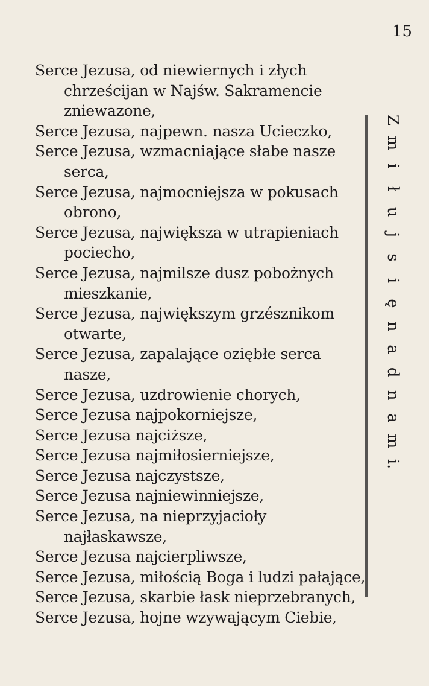15
Serce Jezusa, od niewiernych i złych chrześcijan w Najśw. Sakramencie zniewazone,
Serce Jezusa, najpewn. nasza Ucieczko,
Serce Jezusa, wzmacniające słabe nasze serca,
Serce Jezusa, najmocniejsza w pokusach obrono,
Serce Jezusa, największa w utrapieniach pociecho,
Serce Jezusa, najmilsze dusz pobożnych mieszkanie,
Serce Jezusa, największym grzésznikom otwarte,
Serce Jezusa, zapalające oziębłe serca nasze,
Serce Jezusa, uzdrowienie chorych,
Serce Jezusa najpokorniejsze,
Serce Jezusa najciższe,
Serce Jezusa najmiłosierniejsze,
Serce Jezusa najczystsze,
Serce Jezusa najniewinniejsze,
Serce Jezusa, na nieprzyjacioły najłaskawsze,
Serce Jezusa najcierpliwsze,
Serce Jezusa, miłością Boga i ludzi pałające,
Serce Jezusa, skarbie łask nieprzebranych,
Serce Jezusa, hojne wzywającym Ciebie,
Zmiłujsięnadnam
i.